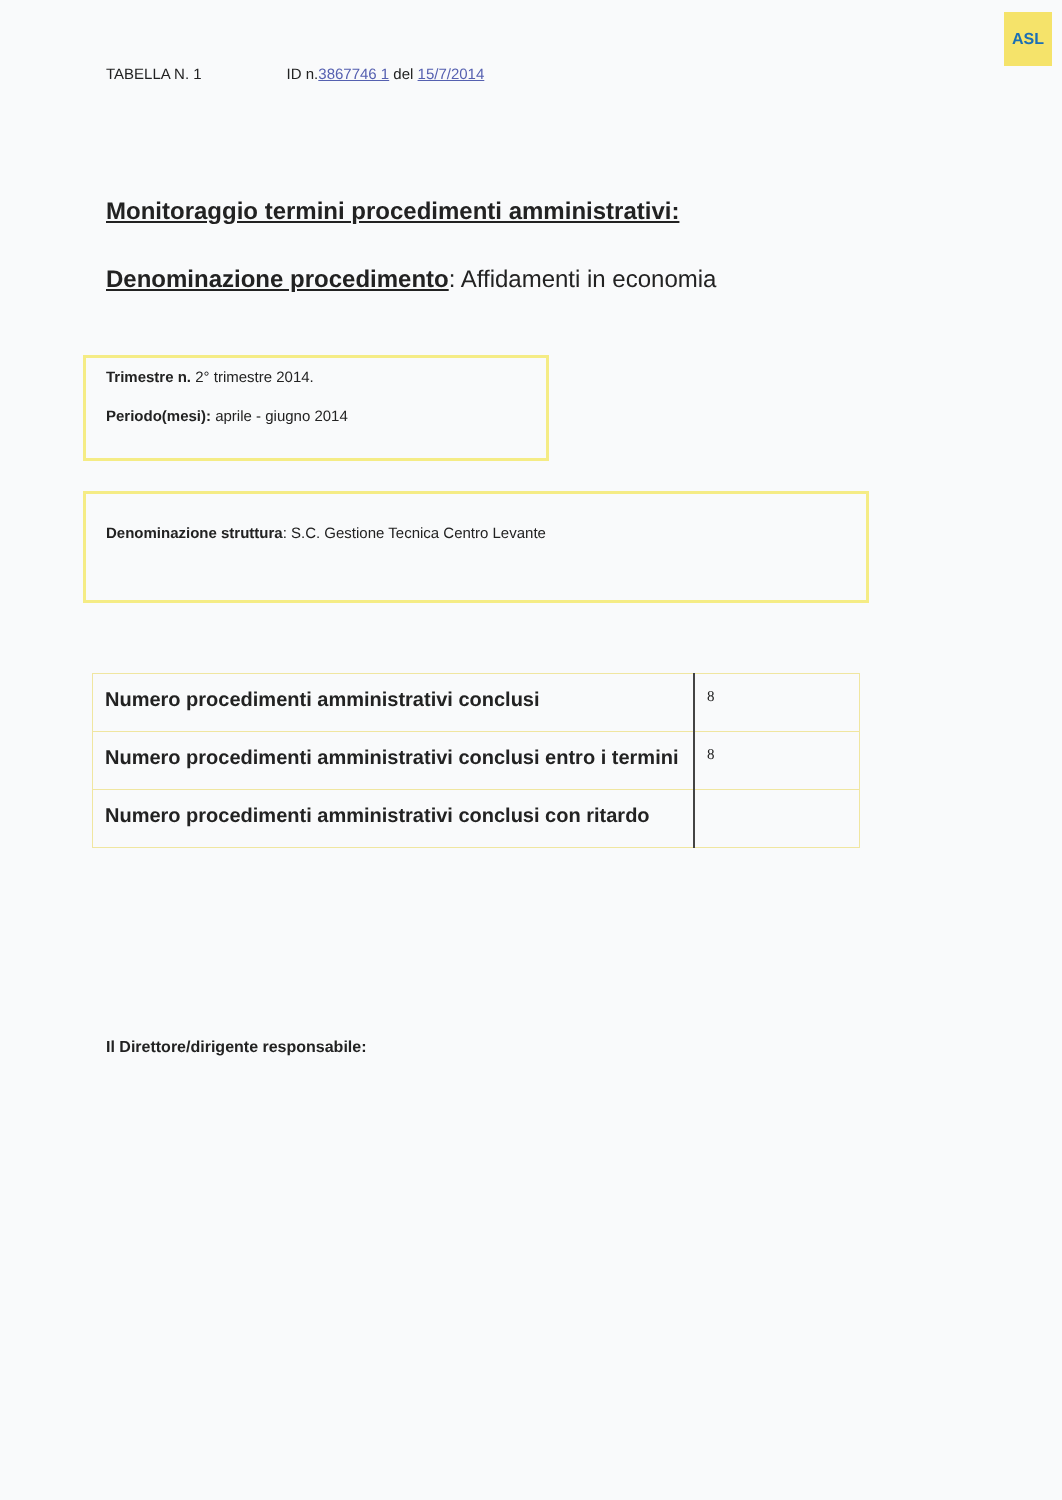ASL
TABELLA N. 1 ID n.3867746 1 del 15/7/2014
Monitoraggio termini procedimenti amministrativi:
Denominazione procedimento: Affidamenti in economia
Trimestre n. 2° trimestre 2014.
Periodo(mesi): aprile - giugno 2014
Denominazione struttura: S.C. Gestione Tecnica Centro Levante
| Numero procedimenti amministrativi conclusi | 8 |
| Numero procedimenti amministrativi conclusi entro i termini | 8 |
| Numero procedimenti amministrativi conclusi con ritardo | |
Il Direttore/dirigente responsabile: